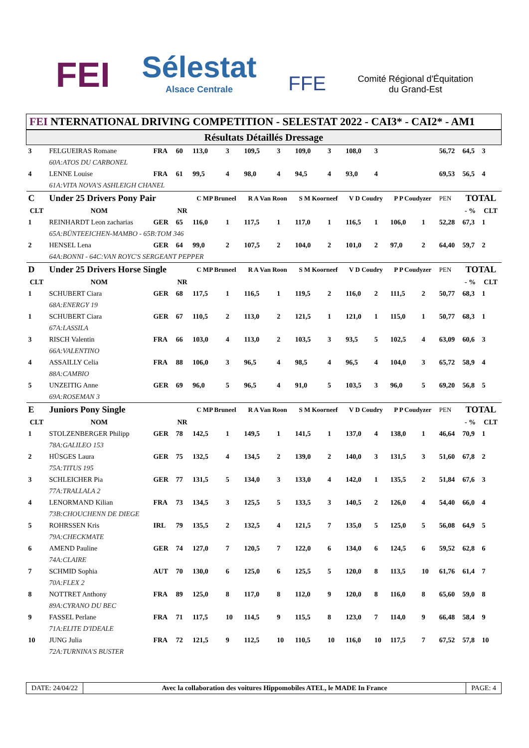FEI
Sélestat
Alsace Centrale
FFE
Comité Régional d'Équitation
du Grand-Est
FEI NTERNATIONAL DRIVING COMPETITION - SELESTAT 2022 - CAI3* - CAI2* - AM1
| Résultats Détaillés Dressage | | | | | | | | | | | | | | | | |
| 3 | FELGUEIRAS Romane | FRA | 60 | 113,0 | 3 | 109,5 | 3 | 109,0 | 3 | 108,0 | 3 | | | 56,72 | 64,5 | 3 |
| | 60A:ATOS DU CARBONEL | | | | | | | | | | | | | | | |
| 4 | LENNE Louise | FRA | 61 | 99,5 | 4 | 98,0 | 4 | 94,5 | 4 | 93,0 | 4 | | | 69,53 | 56,5 | 4 |
| | 61A:VITA NOVA'S ASHLEIGH CHANEL | | | | | | | | | | | | | | | |
| C | Under 25 Drivers Pony Pair | | | C MP Bruneel | | R A Van Roon | | S M Koorneef | | V D Coudry | | P P Coudyzer | | PEN | TOTAL | |
| CLT | NOM | | NR | | | | | | | | | | | | - % | CLT |
| 1 | REINHARDT Leon zacharias | GER | 65 | 116,0 | 1 | 117,5 | 1 | 117,0 | 1 | 116,5 | 1 | 106,0 | 1 | 52,28 | 67,3 | 1 |
| | 65A:BÜNTEEICHEN-MAMBO - 65B:TOM 346 | | | | | | | | | | | | | | | |
| 2 | HENSEL Lena | GER | 64 | 99,0 | 2 | 107,5 | 2 | 104,0 | 2 | 101,0 | 2 | 97,0 | 2 | 64,40 | 59,7 | 2 |
| | 64A:BONNI - 64C:VAN ROYC'S SERGEANT PEPPER | | | | | | | | | | | | | | | |
| D | Under 25 Drivers Horse Single | | | C MP Bruneel | | R A Van Roon | | S M Koorneef | | V D Coudry | | P P Coudyzer | | PEN | TOTAL | |
| CLT | NOM | | NR | | | | | | | | | | | | - % | CLT |
| 1 | SCHUBERT Ciara | GER | 68 | 117,5 | 1 | 116,5 | 1 | 119,5 | 2 | 116,0 | 2 | 111,5 | 2 | 50,77 | 68,3 | 1 |
| | 68A:ENERGY 19 | | | | | | | | | | | | | | | |
| 1 | SCHUBERT Ciara | GER | 67 | 110,5 | 2 | 113,0 | 2 | 121,5 | 1 | 121,0 | 1 | 115,0 | 1 | 50,77 | 68,3 | 1 |
| | 67A:LASSILA | | | | | | | | | | | | | | | |
| 3 | RISCH Valentin | FRA | 66 | 103,0 | 4 | 113,0 | 2 | 103,5 | 3 | 93,5 | 5 | 102,5 | 4 | 63,09 | 60,6 | 3 |
| | 66A:VALENTINO | | | | | | | | | | | | | | | |
| 4 | ASSAILLY Celia | FRA | 88 | 106,0 | 3 | 96,5 | 4 | 98,5 | 4 | 96,5 | 4 | 104,0 | 3 | 65,72 | 58,9 | 4 |
| | 88A:CAMBIO | | | | | | | | | | | | | | | |
| 5 | UNZEITIG Anne | GER | 69 | 96,0 | 5 | 96,5 | 4 | 91,0 | 5 | 103,5 | 3 | 96,0 | 5 | 69,20 | 56,8 | 5 |
| | 69A:ROSEMAN 3 | | | | | | | | | | | | | | | |
| E | Juniors Pony Single | | | C MP Bruneel | | R A Van Roon | | S M Koorneef | | V D Coudry | | P P Coudyzer | | PEN | TOTAL | |
| CLT | NOM | | NR | | | | | | | | | | | | - % | CLT |
| 1 | STOLZENBERGER Philipp | GER | 78 | 142,5 | 1 | 149,5 | 1 | 141,5 | 1 | 137,0 | 4 | 138,0 | 1 | 46,64 | 70,9 | 1 |
| | 78A:GALILEO 153 | | | | | | | | | | | | | | | |
| 2 | HÜSGES Laura | GER | 75 | 132,5 | 4 | 134,5 | 2 | 139,0 | 2 | 140,0 | 3 | 131,5 | 3 | 51,60 | 67,8 | 2 |
| | 75A:TITUS 195 | | | | | | | | | | | | | | | |
| 3 | SCHLEICHER Pia | GER | 77 | 131,5 | 5 | 134,0 | 3 | 133,0 | 4 | 142,0 | 1 | 135,5 | 2 | 51,84 | 67,6 | 3 |
| | 77A:TRALLALA 2 | | | | | | | | | | | | | | | |
| 4 | LENORMAND Kilian | FRA | 73 | 134,5 | 3 | 125,5 | 5 | 133,5 | 3 | 140,5 | 2 | 126,0 | 4 | 54,40 | 66,0 | 4 |
| | 73B:CHOUCHENN DE DIEGE | | | | | | | | | | | | | | | |
| 5 | ROHRSSEN Kris | IRL | 79 | 135,5 | 2 | 132,5 | 4 | 121,5 | 7 | 135,0 | 5 | 125,0 | 5 | 56,08 | 64,9 | 5 |
| | 79A:CHECKMATE | | | | | | | | | | | | | | | |
| 6 | AMEND Pauline | GER | 74 | 127,0 | 7 | 120,5 | 7 | 122,0 | 6 | 134,0 | 6 | 124,5 | 6 | 59,52 | 62,8 | 6 |
| | 74A:CLAIRE | | | | | | | | | | | | | | | |
| 7 | SCHMID Sophia | AUT | 70 | 130,0 | 6 | 125,0 | 6 | 125,5 | 5 | 120,0 | 8 | 113,5 | 10 | 61,76 | 61,4 | 7 |
| | 70A:FLEX 2 | | | | | | | | | | | | | | | |
| 8 | NOTTRET Anthony | FRA | 89 | 125,0 | 8 | 117,0 | 8 | 112,0 | 9 | 120,0 | 8 | 116,0 | 8 | 65,60 | 59,0 | 8 |
| | 89A:CYRANO DU BEC | | | | | | | | | | | | | | | |
| 9 | FASSEL Perlane | FRA | 71 | 117,5 | 10 | 114,5 | 9 | 115,5 | 8 | 123,0 | 7 | 114,0 | 9 | 66,48 | 58,4 | 9 |
| | 71A:ELITE D'IDEALE | | | | | | | | | | | | | | | |
| 10 | JUNG Julia | FRA | 72 | 121,5 | 9 | 112,5 | 10 | 110,5 | 10 | 116,0 | 10 | 117,5 | 7 | 67,52 | 57,8 | 10 |
| | 72A:TURNINA'S BUSTER | | | | | | | | | | | | | | | |
DATE: 24/04/22 Avec la collaboration des voitures Hippomobiles ATEL, le MADE In France
PAGE: 4